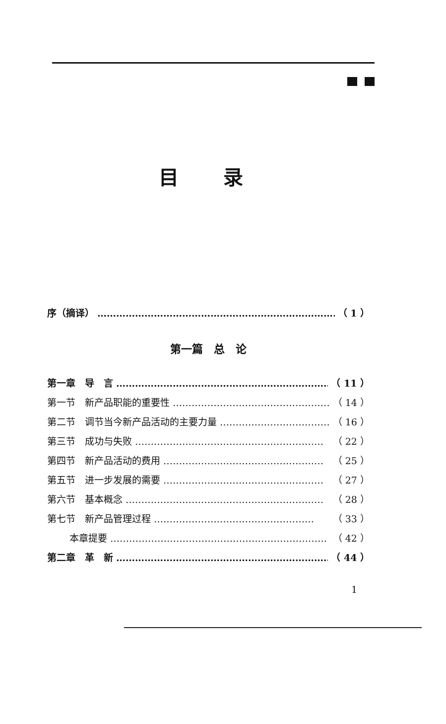目录
序（摘译） …………………………………………………………………… （ 1 ）
第一篇　总　论
第一章　导　言 …………………………………………………………… （ 11 ）
第一节　新产品职能的重要性 …………………………………………… （ 14 ）
第二节　调节当今新产品活动的主要力量 ……………………………… （ 16 ）
第三节　成功与失败 …………………………………………………… （ 22 ）
第四节　新产品活动的费用 …………………………………………… （ 25 ）
第五节　进一步发展的需要 …………………………………………… （ 27 ）
第六节　基本概念 ……………………………………………………… （ 28 ）
第七节　新产品管理过程 …………………………………………… （ 33 ）
本章提要 …………………………………………………………… （ 42 ）
第二章　革　新 …………………………………………………………… （ 44 ）
1